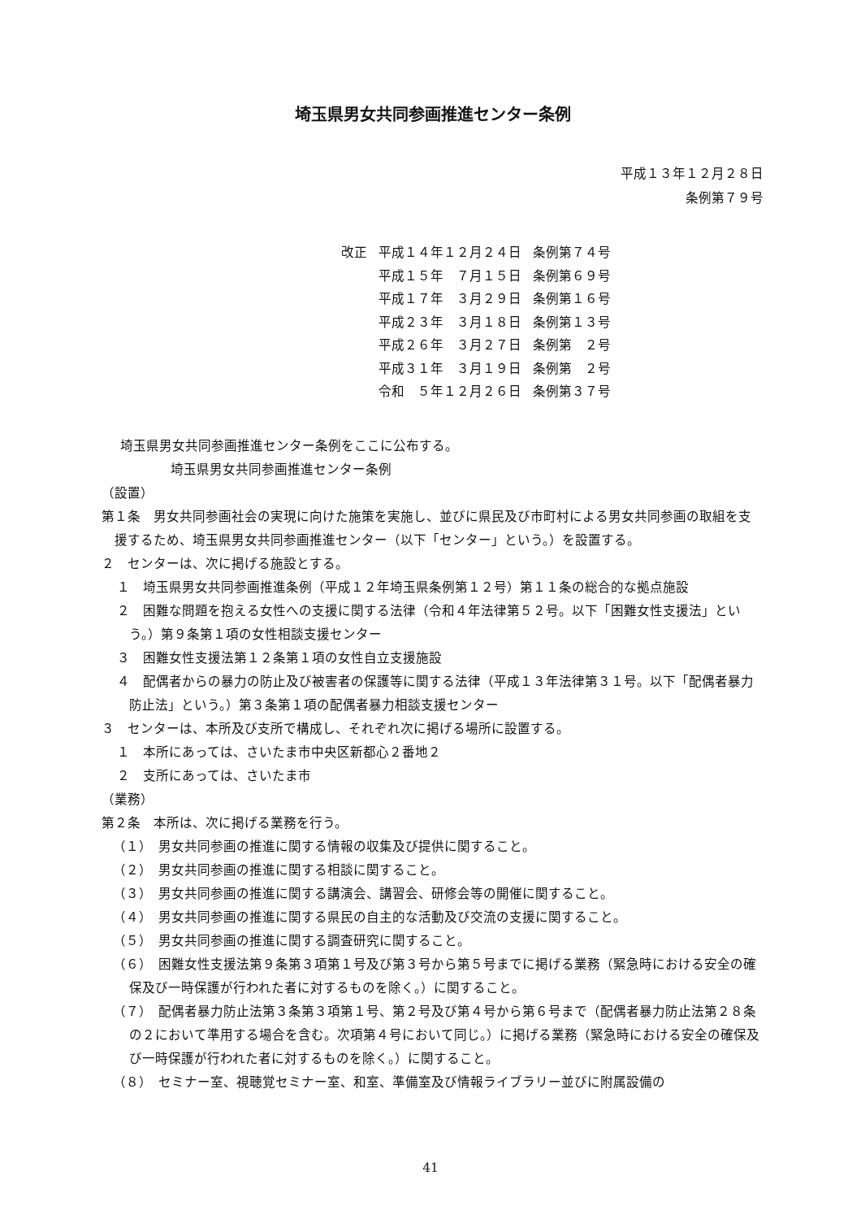埼玉県男女共同参画推進センター条例
平成１３年１２月２８日
条例第７９号
| 改正 | 平成１４年１２月２４日 | 条例第７４号 |
| | 平成１５年 ７月１５日 | 条例第６９号 |
| | 平成１７年 ３月２９日 | 条例第１６号 |
| | 平成２３年 ３月１８日 | 条例第１３号 |
| | 平成２６年 ３月２７日 | 条例第 ２号 |
| | 平成３１年 ３月１９日 | 条例第 ２号 |
| | 令和 ５年１２月２６日 | 条例第３７号 |
埼玉県男女共同参画推進センター条例をここに公布する。
埼玉県男女共同参画推進センター条例
（設置）
第１条　男女共同参画社会の実現に向けた施策を実施し、並びに県民及び市町村による男女共同参画の取組を支援するため、埼玉県男女共同参画推進センター（以下「センター」という。）を設置する。
２　センターは、次に掲げる施設とする。
１　埼玉県男女共同参画推進条例（平成１２年埼玉県条例第１２号）第１１条の総合的な拠点施設
２　困難な問題を抱える女性への支援に関する法律（令和４年法律第５２号。以下「困難女性支援法」という。）第９条第１項の女性相談支援センター
３　困難女性支援法第１２条第１項の女性自立支援施設
４　配偶者からの暴力の防止及び被害者の保護等に関する法律（平成１３年法律第３１号。以下「配偶者暴力防止法」という。）第３条第１項の配偶者暴力相談支援センター
３　センターは、本所及び支所で構成し、それぞれ次に掲げる場所に設置する。
１　本所にあっては、さいたま市中央区新都心２番地２
２　支所にあっては、さいたま市
（業務）
第２条　本所は、次に掲げる業務を行う。
（１）　男女共同参画の推進に関する情報の収集及び提供に関すること。
（２）　男女共同参画の推進に関する相談に関すること。
（３）　男女共同参画の推進に関する講演会、講習会、研修会等の開催に関すること。
（４）　男女共同参画の推進に関する県民の自主的な活動及び交流の支援に関すること。
（５）　男女共同参画の推進に関する調査研究に関すること。
（６）　困難女性支援法第９条第３項第１号及び第３号から第５号までに掲げる業務（緊急時における安全の確保及び一時保護が行われた者に対するものを除く。）に関すること。
（７）　配偶者暴力防止法第３条第３項第１号、第２号及び第４号から第６号まで（配偶者暴力防止法第２８条の２において準用する場合を含む。次項第４号において同じ。）に掲げる業務（緊急時における安全の確保及び一時保護が行われた者に対するものを除く。）に関すること。
（８）　セミナー室、視聴覚セミナー室、和室、準備室及び情報ライブラリー並びに附属設備の
41